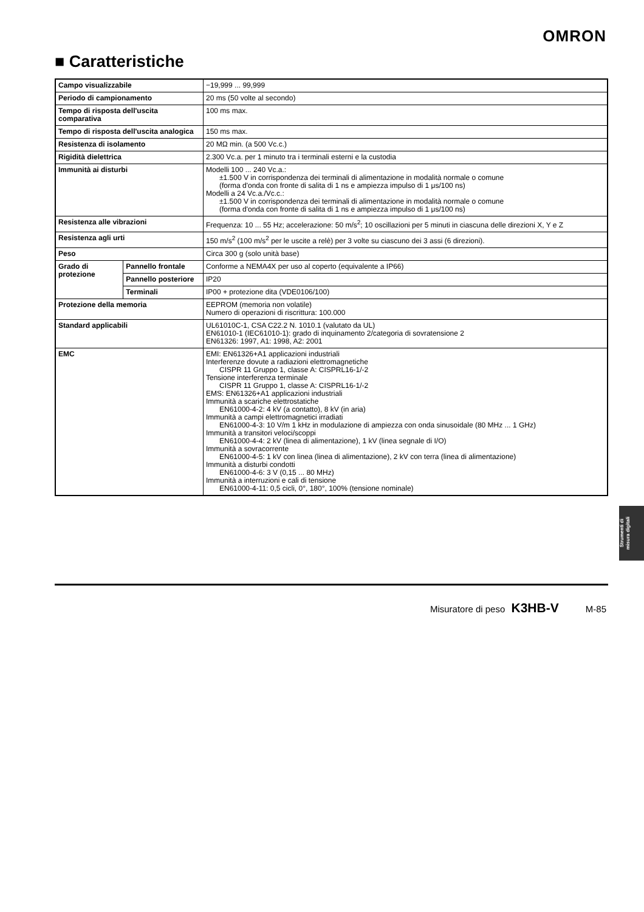OMRON
■ Caratteristiche
| Campo visualizzabile | | −19,999 ... 99,999 |
| Periodo di campionamento | | 20 ms (50 volte al secondo) |
| Tempo di risposta dell'uscita comparativa | | 100 ms max. |
| Tempo di risposta dell'uscita analogica | | 150 ms max. |
| Resistenza di isolamento | | 20 MΩ min. (a 500 Vc.c.) |
| Rigidità dielettrica | | 2.300 Vc.a. per 1 minuto tra i terminali esterni e la custodia |
| Immunità ai disturbi | | Modelli 100 ... 240 Vc.a.: ±1.500 V in corrispondenza dei terminali di alimentazione in modalità normale o comune (forma d'onda con fronte di salita di 1 ns e ampiezza impulso di 1 μs/100 ns) Modelli a 24 Vc.a./Vc.c.: ±1.500 V in corrispondenza dei terminali di alimentazione in modalità normale o comune (forma d'onda con fronte di salita di 1 ns e ampiezza impulso di 1 μs/100 ns) |
| Resistenza alle vibrazioni | | Frequenza: 10 ... 55 Hz; accelerazione: 50 m/s<sup>2</sup>; 10 oscillazioni per 5 minuti in ciascuna delle direzioni X, Y e Z |
| Resistenza agli urti | | 150 m/s<sup>2</sup> (100 m/s<sup>2</sup> per le uscite a relè) per 3 volte su ciascuno dei 3 assi (6 direzioni). |
| Peso | | Circa 300 g (solo unità base) |
| Grado di protezione | Pannello frontale | Conforme a NEMA4X per uso al coperto (equivalente a IP66) |
| | Pannello posteriore | IP20 |
| | Terminali | IP00 + protezione dita (VDE0106/100) |
| Protezione della memoria | | EEPROM (memoria non volatile) Numero di operazioni di riscrittura: 100.000 |
| Standard applicabili | | UL61010C-1, CSA C22.2 N. 1010.1 (valutato da UL) EN61010-1 (IEC61010-1): grado di inquinamento 2/categoria di sovratensione 2 EN61326: 1997, A1: 1998, A2: 2001 |
| EMC | | EMI: EN61326+A1 applicazioni industriali Interferenze dovute a radiazioni elettromagnetiche CISPR 11 Gruppo 1, classe A: CISPRL16-1/-2 Tensione interferenza terminale CISPR 11 Gruppo 1, classe A: CISPRL16-1/-2 EMS: EN61326+A1 applicazioni industriali Immunità a scariche elettrostatiche EN61000-4-2: 4 kV (a contatto), 8 kV (in aria) Immunità a campi elettromagnetici irradiati EN61000-4-3: 10 V/m 1 kHz in modulazione di ampiezza con onda sinusoidale (80 MHz ... 1 GHz) Immunità a transitori veloci/scoppi EN61000-4-4: 2 kV (linea di alimentazione), 1 kV (linea segnale di I/O) Immunità a sovracorrente EN61000-4-5: 1 kV con linea (linea di alimentazione), 2 kV con terra (linea di alimentazione) Immunità a disturbi condotti EN61000-4-6: 3 V (0,15 ... 80 MHz) Immunità a interruzioni e cali di tensione EN61000-4-11: 0,5 cicli, 0°, 180°, 100% (tensione nominale) |
Strumenti di
misura digitali
Misuratore di peso K3HB-V M-85